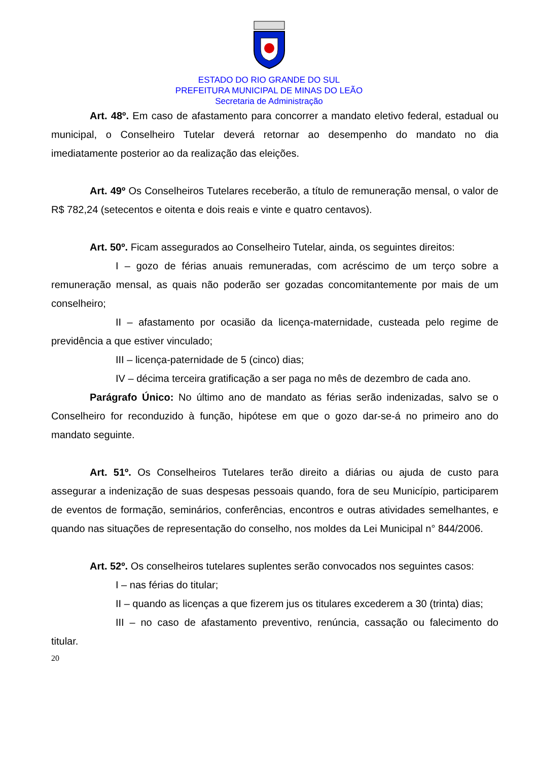ESTADO DO RIO GRANDE DO SUL
PREFEITURA MUNICIPAL DE MINAS DO LEÃO
Secretaria de Administração
Art. 48º. Em caso de afastamento para concorrer a mandato eletivo federal, estadual ou municipal, o Conselheiro Tutelar deverá retornar ao desempenho do mandato no dia imediatamente posterior ao da realização das eleições.
Art. 49º Os Conselheiros Tutelares receberão, a título de remuneração mensal, o valor de R$ 782,24 (setecentos e oitenta e dois reais e vinte e quatro centavos).
Art. 50º. Ficam assegurados ao Conselheiro Tutelar, ainda, os seguintes direitos:
I – gozo de férias anuais remuneradas, com acréscimo de um terço sobre a remuneração mensal, as quais não poderão ser gozadas concomitantemente por mais de um conselheiro;
II – afastamento por ocasião da licença-maternidade, custeada pelo regime de previdência a que estiver vinculado;
III – licença-paternidade de 5 (cinco) dias;
IV – décima terceira gratificação a ser paga no mês de dezembro de cada ano.
Parágrafo Único: No último ano de mandato as férias serão indenizadas, salvo se o Conselheiro for reconduzido à função, hipótese em que o gozo dar-se-á no primeiro ano do mandato seguinte.
Art. 51º. Os Conselheiros Tutelares terão direito a diárias ou ajuda de custo para assegurar a indenização de suas despesas pessoais quando, fora de seu Município, participarem de eventos de formação, seminários, conferências, encontros e outras atividades semelhantes, e quando nas situações de representação do conselho, nos moldes da Lei Municipal n° 844/2006.
Art. 52º. Os conselheiros tutelares suplentes serão convocados nos seguintes casos:
I – nas férias do titular;
II – quando as licenças a que fizerem jus os titulares excederem a 30 (trinta) dias;
III – no caso de afastamento preventivo, renúncia, cassação ou falecimento do titular.
20